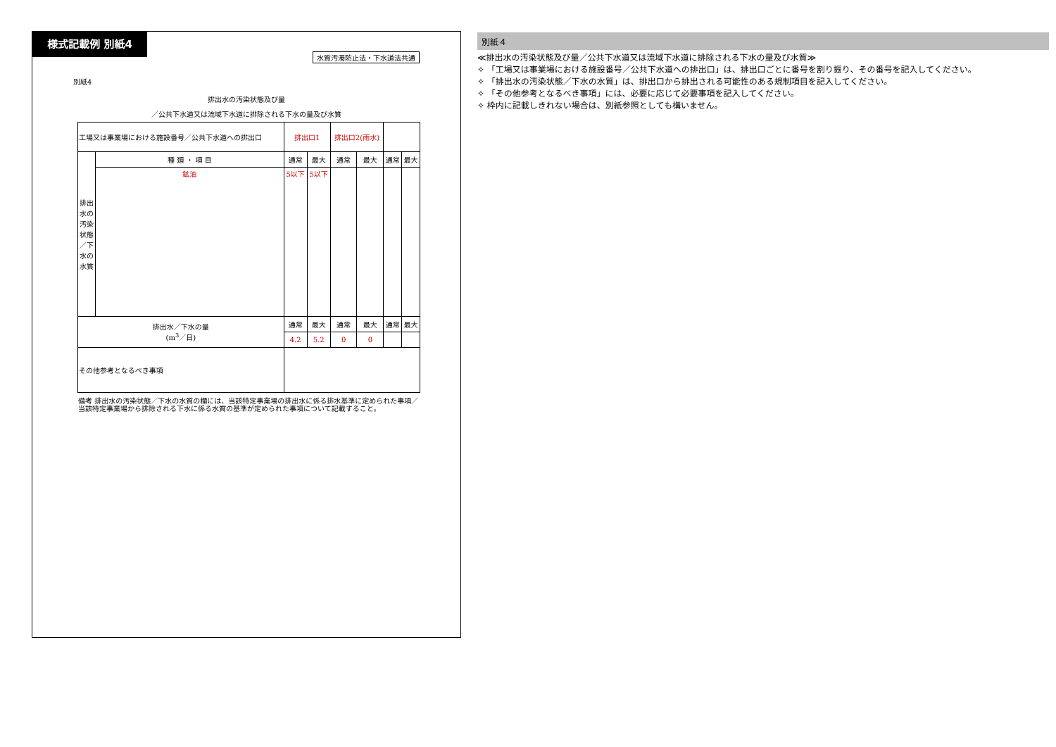様式記載例 別紙4
水質汚濁防止法・下水道法共通
別紙4
排出水の汚染状態及び量
／公共下水道又は流域下水道に排除される下水の量及び水質
| 工場又は事業場における施設番号／公共下水道への排出口 | | 排出口1 | | 排出口2(雨水) | | | |
| 排出水の汚染状態／下水の水質 | 種 類 ・ 項 目 | 通常 | 最大 | 通常 | 最大 | 通常 | 最大 |
| | 鉱油 | 5以下 | 5以下 | | | | |
| 排出水／下水の量 (m<sup>3</sup>／日) | | 通常 | 最大 | 通常 | 最大 | 通常 | 最大 |
| | | 4.2 | 5.2 | 0 | 0 | | |
| その他参考となるべき事項 | | | | | | | |
備考 排出水の汚染状態／下水の水質の欄には、当該特定事業場の排出水に係る排水基準に定められた事項／当該特定事業場から排除される下水に係る水質の基準が定められた事項について記載すること。
別紙４
≪排出水の汚染状態及び量／公共下水道又は流域下水道に排除される下水の量及び水質≫
✧ 「工場又は事業場における施設番号／公共下水道への排出口」は、排出口ごとに番号を割り振り、その番号を記入してください。
✧ 「排出水の汚染状態／下水の水質」は、排出口から排出される可能性のある規制項目を記入してください。
✧ 「その他参考となるべき事項」には、必要に応じて必要事項を記入してください。
✧ 枠内に記載しきれない場合は、別紙参照としても構いません。